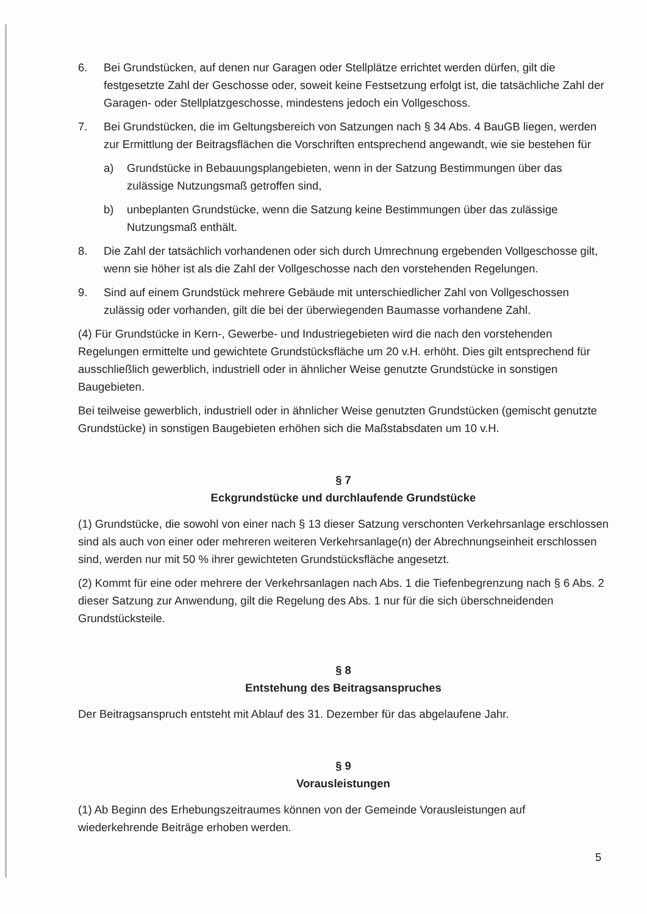6. Bei Grundstücken, auf denen nur Garagen oder Stellplätze errichtet werden dürfen, gilt die festgesetzte Zahl der Geschosse oder, soweit keine Festsetzung erfolgt ist, die tatsächliche Zahl der Garagen- oder Stellplatzgeschosse, mindestens jedoch ein Vollgeschoss.
7. Bei Grundstücken, die im Geltungsbereich von Satzungen nach § 34 Abs. 4 BauGB liegen, werden zur Ermittlung der Beitragsflächen die Vorschriften entsprechend angewandt, wie sie bestehen für
a) Grundstücke in Bebauungsplangebieten, wenn in der Satzung Bestimmungen über das zulässige Nutzungsmaß getroffen sind,
b) unbeplanten Grundstücke, wenn die Satzung keine Bestimmungen über das zulässige Nutzungsmaß enthält.
8. Die Zahl der tatsächlich vorhandenen oder sich durch Umrechnung ergebenden Vollgeschosse gilt, wenn sie höher ist als die Zahl der Vollgeschosse nach den vorstehenden Regelungen.
9. Sind auf einem Grundstück mehrere Gebäude mit unterschiedlicher Zahl von Vollgeschossen zulässig oder vorhanden, gilt die bei der überwiegenden Baumasse vorhandene Zahl.
(4) Für Grundstücke in Kern-, Gewerbe- und Industriegebieten wird die nach den vorstehenden Regelungen ermittelte und gewichtete Grundstücksfläche um 20 v.H. erhöht. Dies gilt entsprechend für ausschließlich gewerblich, industriell oder in ähnlicher Weise genutzte Grundstücke in sonstigen Baugebieten.
Bei teilweise gewerblich, industriell oder in ähnlicher Weise genutzten Grundstücken (gemischt genutzte Grundstücke) in sonstigen Baugebieten erhöhen sich die Maßstabsdaten um 10 v.H.
§ 7
Eckgrundstücke und durchlaufende Grundstücke
(1) Grundstücke, die sowohl von einer nach § 13 dieser Satzung verschonten Verkehrsanlage erschlossen sind als auch von einer oder mehreren weiteren Verkehrsanlage(n) der Abrechnungseinheit erschlossen sind, werden nur mit 50 % ihrer gewichteten Grundstücksfläche angesetzt.
(2) Kommt für eine oder mehrere der Verkehrsanlagen nach Abs. 1 die Tiefenbegrenzung nach § 6 Abs. 2 dieser Satzung zur Anwendung, gilt die Regelung des Abs. 1 nur für die sich überschneidenden Grundstücksteile.
§ 8
Entstehung des Beitragsanspruches
Der Beitragsanspruch entsteht mit Ablauf des 31. Dezember für das abgelaufene Jahr.
§ 9
Vorausleistungen
(1) Ab Beginn des Erhebungszeitraumes können von der Gemeinde Vorausleistungen auf wiederkehrende Beiträge erhoben werden.
5